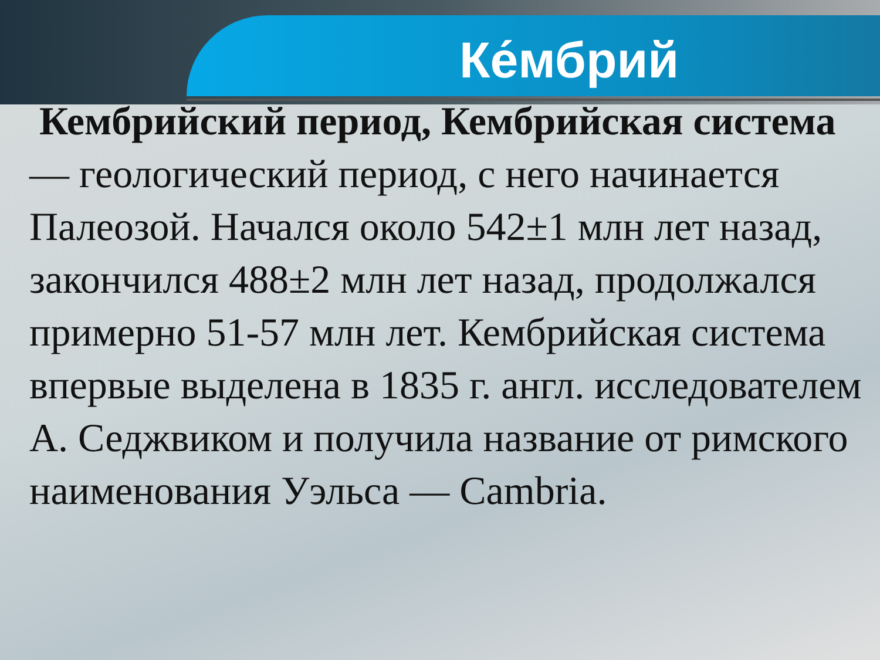Ке́мбрий
Кембрийский период, Кембрийская система — геологический период, с него начинается Палеозой. Начался около 542±1 млн лет назад, закончился 488±2 млн лет назад, продолжался примерно 51-57 млн лет. Кембрийская система впервые выделена в 1835 г. англ. исследователем А. Седжвиком и получила название от римского наименования Уэльса — Cambria.